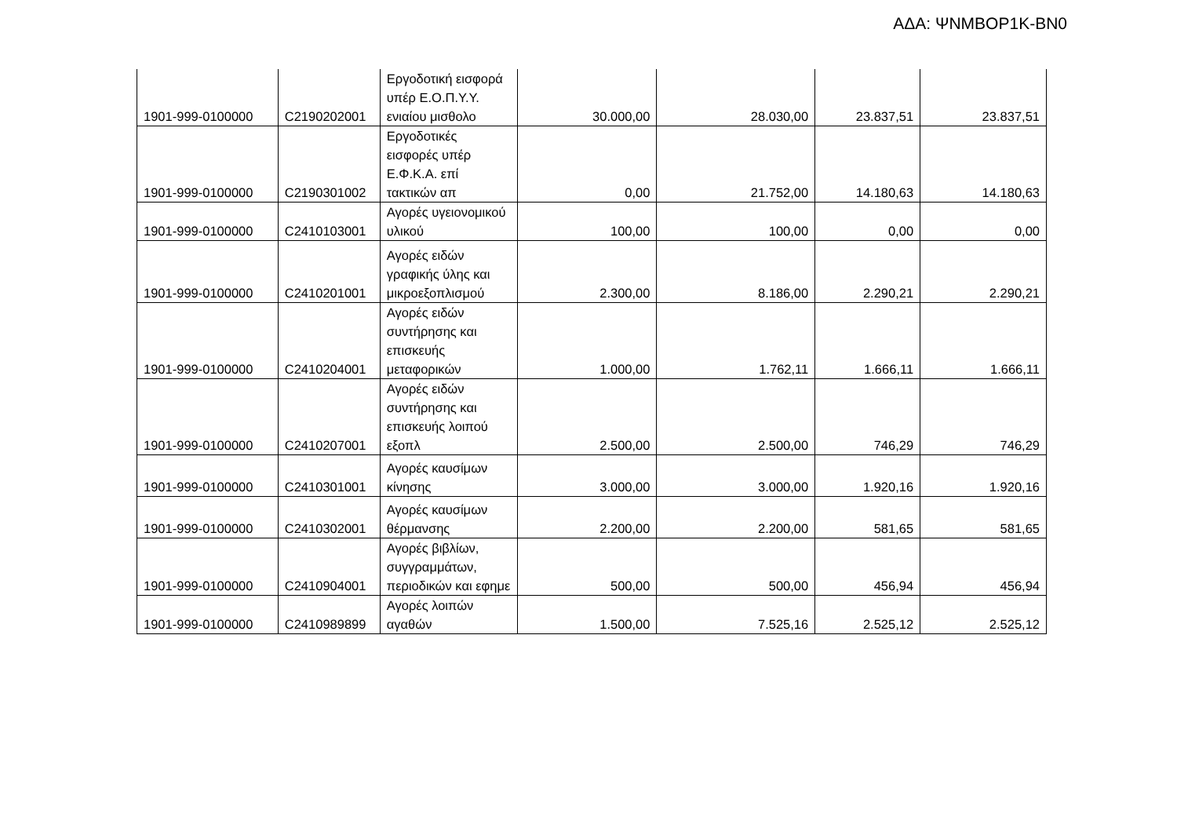ΑΔΑ: ΨΝΜΒΟΡ1Κ-ΒΝ0
| 1901-999-0100000 | C2190202001 | Εργοδοτική εισφορά υπέρ Ε.Ο.Π.Υ.Υ. ενιαίου μισθολο | 30.000,00 | 28.030,00 | 23.837,51 | 23.837,51 |
| 1901-999-0100000 | C2190301002 | Εργοδοτικές εισφορές υπέρ Ε.Φ.Κ.Α. επί τακτικών απ | 0,00 | 21.752,00 | 14.180,63 | 14.180,63 |
| 1901-999-0100000 | C2410103001 | Αγορές υγειονομικού υλικού | 100,00 | 100,00 | 0,00 | 0,00 |
| 1901-999-0100000 | C2410201001 | Αγορές ειδών γραφικής ύλης και μικροεξοπλισμού | 2.300,00 | 8.186,00 | 2.290,21 | 2.290,21 |
| 1901-999-0100000 | C2410204001 | Αγορές ειδών συντήρησης και επισκευής μεταφορικών | 1.000,00 | 1.762,11 | 1.666,11 | 1.666,11 |
| 1901-999-0100000 | C2410207001 | Αγορές ειδών συντήρησης και επισκευής λοιπού εξοπλ | 2.500,00 | 2.500,00 | 746,29 | 746,29 |
| 1901-999-0100000 | C2410301001 | Αγορές καυσίμων κίνησης | 3.000,00 | 3.000,00 | 1.920,16 | 1.920,16 |
| 1901-999-0100000 | C2410302001 | Αγορές καυσίμων θέρμανσης | 2.200,00 | 2.200,00 | 581,65 | 581,65 |
| 1901-999-0100000 | C2410904001 | Αγορές βιβλίων, συγγραμμάτων, περιοδικών και εφημε | 500,00 | 500,00 | 456,94 | 456,94 |
| 1901-999-0100000 | C2410989899 | Αγορές λοιπών αγαθών | 1.500,00 | 7.525,16 | 2.525,12 | 2.525,12 |